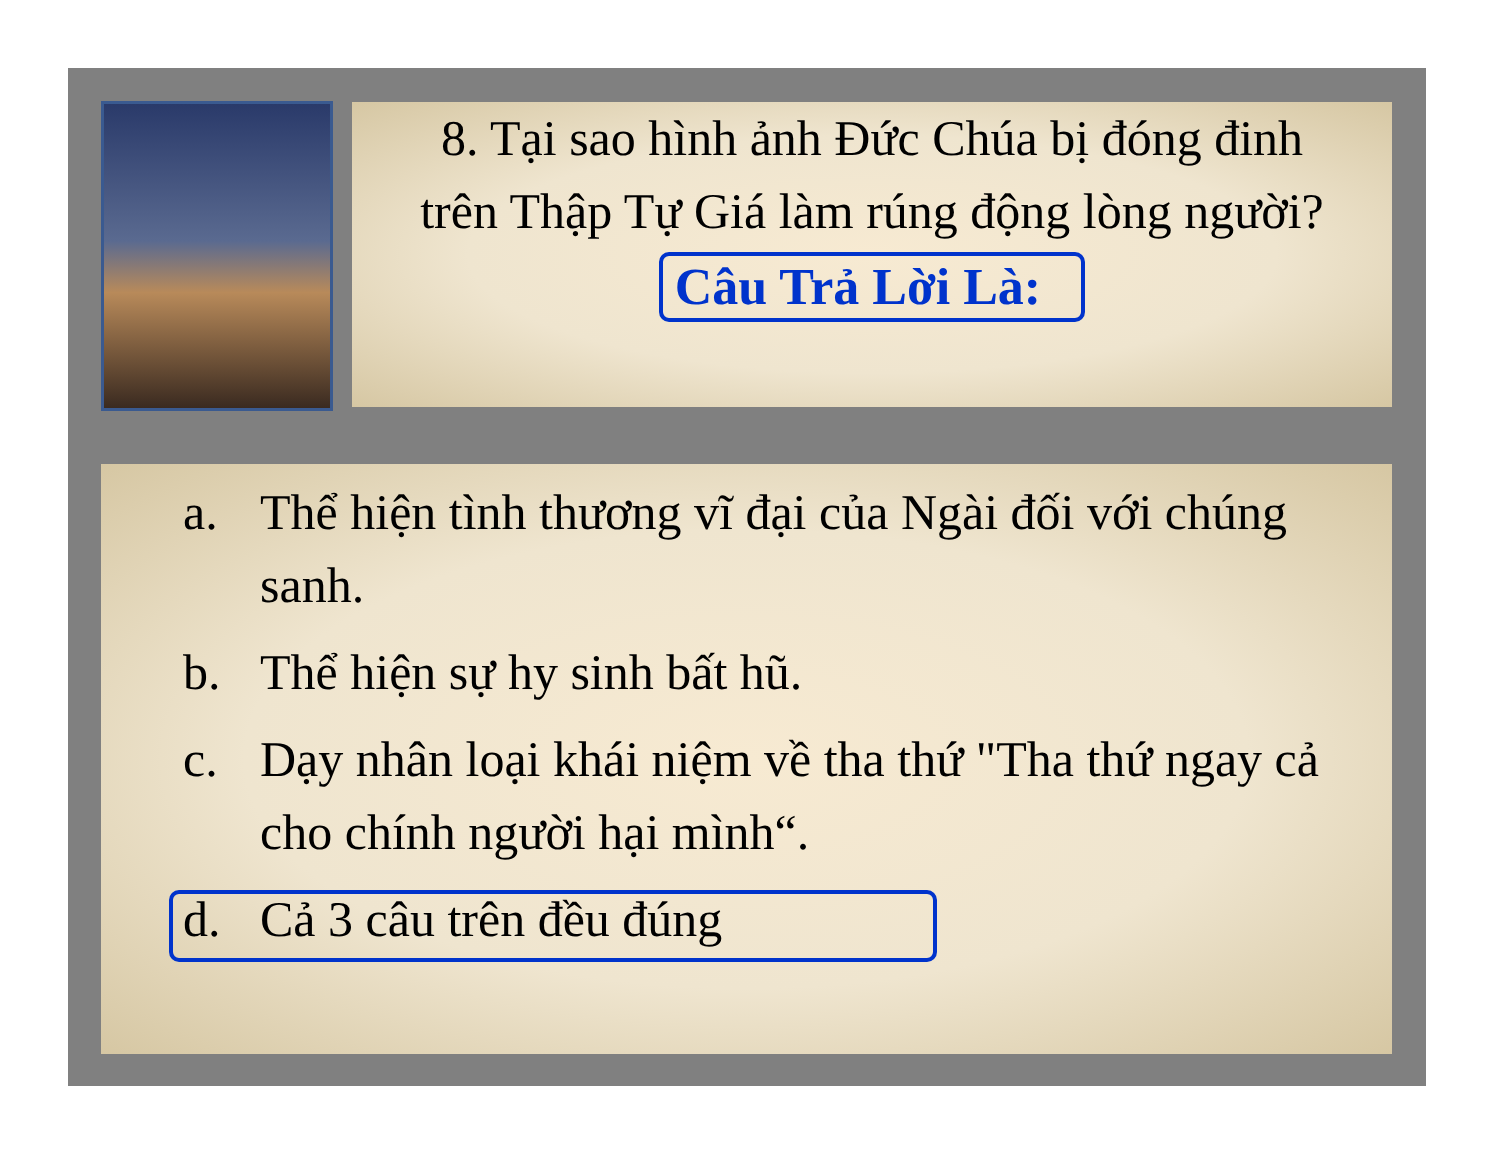8. Tại sao hình ảnh Đức Chúa bị đóng đinh trên Thập Tự Giá làm rúng động lòng người?
Câu Trả Lời Là:
a. Thể hiện tình thương vĩ đại của Ngài đối với chúng sanh.
b. Thể hiện sự hy sinh bất hũ.
c. Dạy nhân loại khái niệm về tha thứ "Tha thứ ngay cả cho chính người hại mình“.
d. Cả 3 câu trên đều đúng